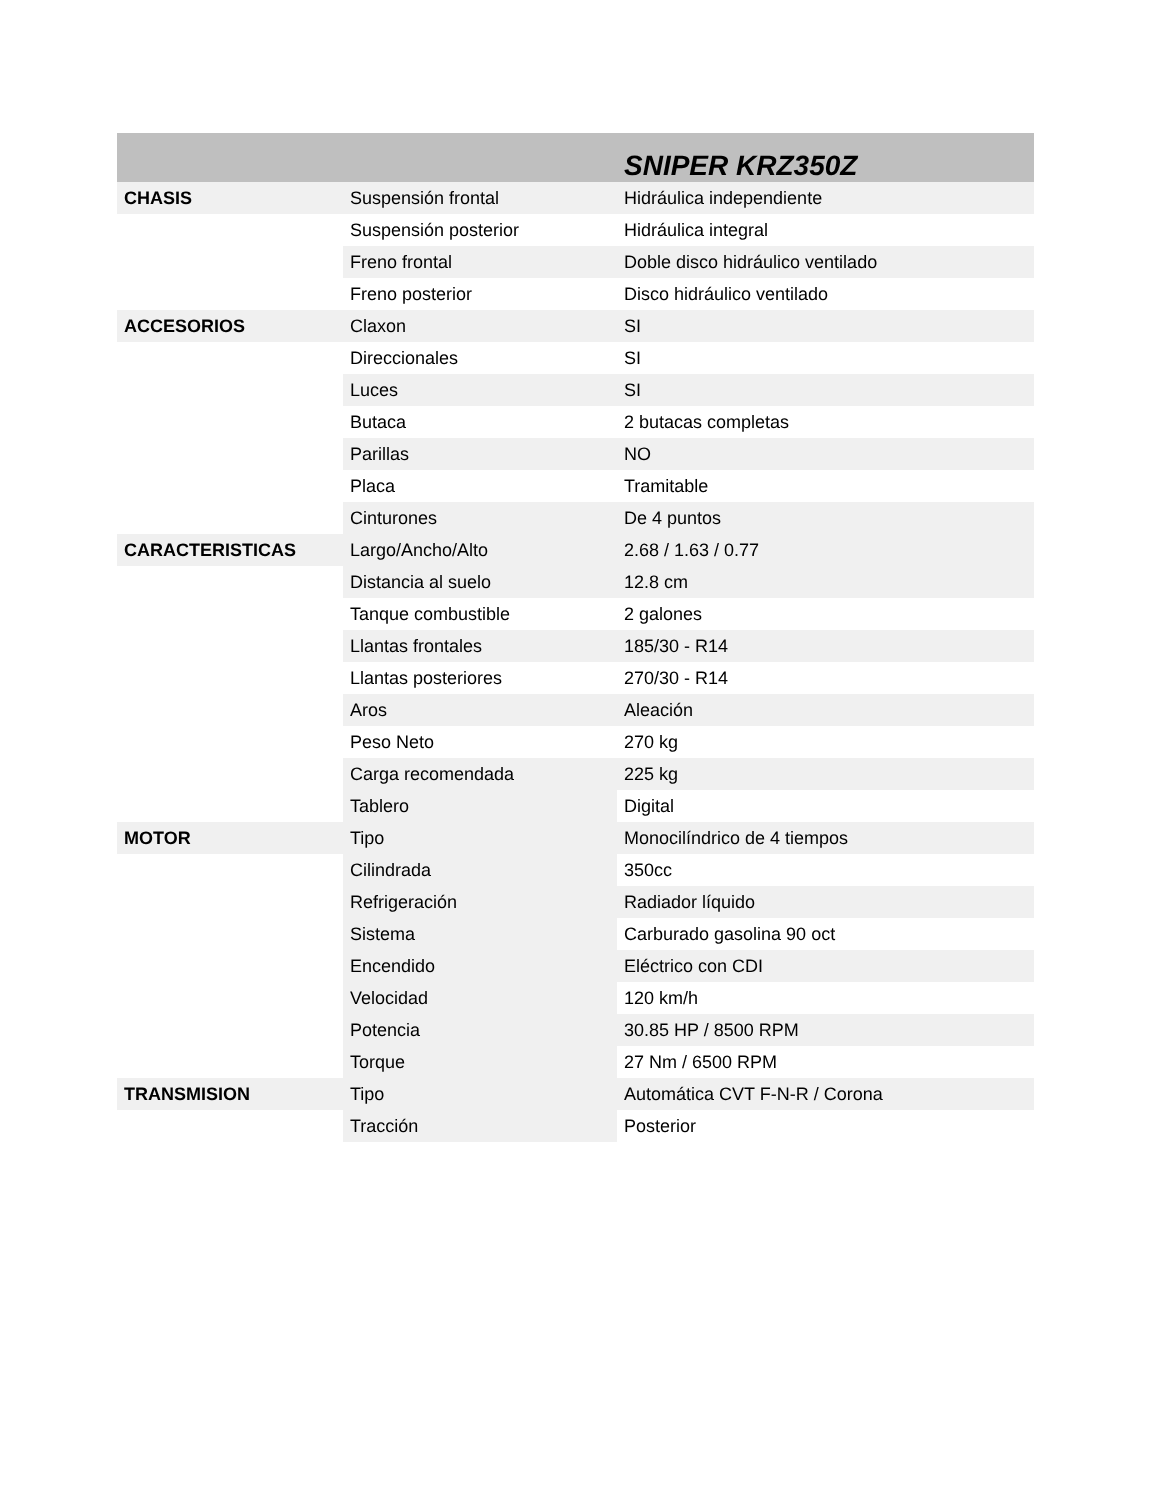| | | SNIPER KRZ350Z |
| --- | --- | --- |
| CHASIS | Suspensión frontal | Hidráulica independiente |
| | Suspensión posterior | Hidráulica integral |
| | Freno frontal | Doble disco hidráulico ventilado |
| | Freno posterior | Disco hidráulico ventilado |
| ACCESORIOS | Claxon | SI |
| | Direccionales | SI |
| | Luces | SI |
| | Butaca | 2 butacas completas |
| | Parillas | NO |
| | Placa | Tramitable |
| | Cinturones | De 4 puntos |
| CARACTERISTICAS | Largo/Ancho/Alto | 2.68 / 1.63 / 0.77 |
| | Distancia al suelo | 12.8 cm |
| | Tanque combustible | 2 galones |
| | Llantas frontales | 185/30 - R14 |
| | Llantas posteriores | 270/30 - R14 |
| | Aros | Aleación |
| | Peso Neto | 270 kg |
| | Carga recomendada | 225 kg |
| | Tablero | Digital |
| MOTOR | Tipo | Monocilíndrico de 4 tiempos |
| | Cilindrada | 350cc |
| | Refrigeración | Radiador líquido |
| | Sistema | Carburado gasolina 90 oct |
| | Encendido | Eléctrico con CDI |
| | Velocidad | 120 km/h |
| | Potencia | 30.85 HP / 8500 RPM |
| | Torque | 27 Nm / 6500 RPM |
| TRANSMISION | Tipo | Automática CVT F-N-R / Corona |
| | Tracción | Posterior |